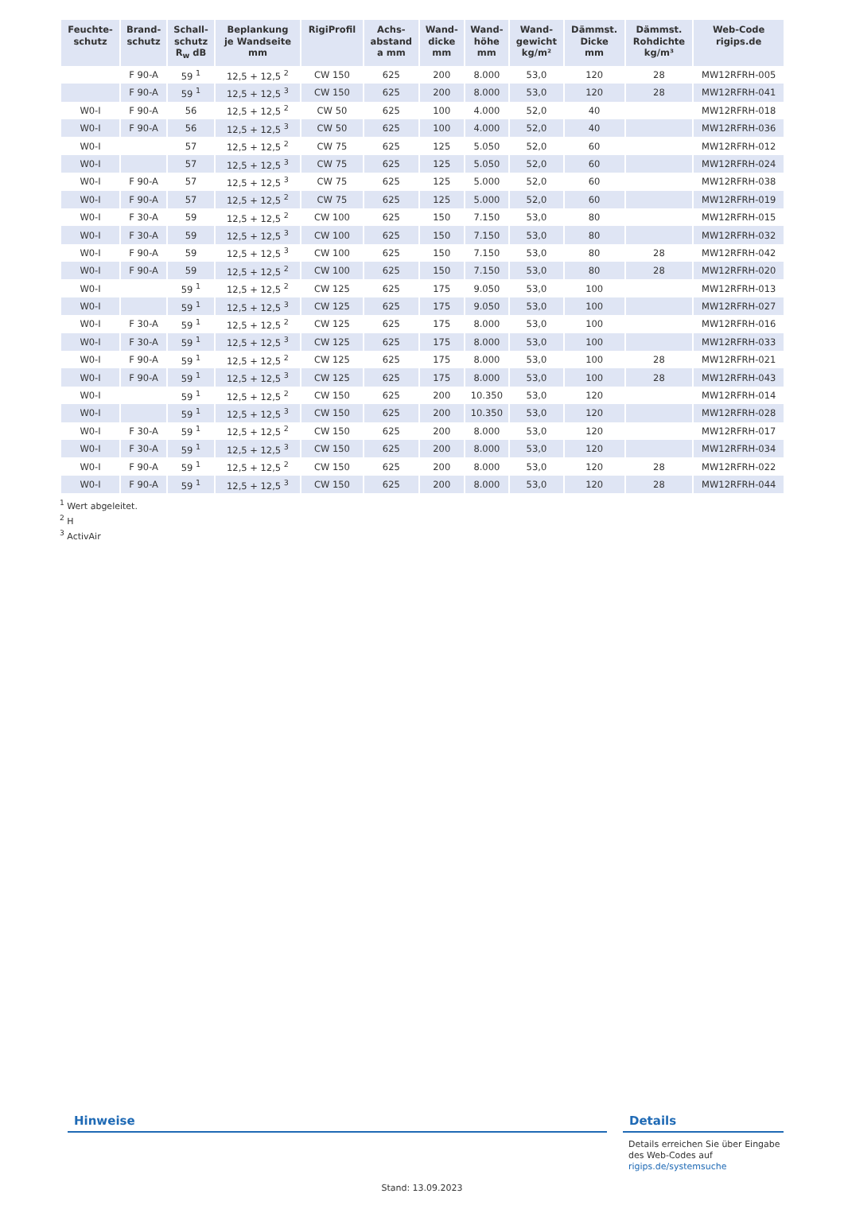| Feuchte- schutz | Brand- schutz | Schall- schutz R<sub>w</sub> dB | Beplankung je Wandseite mm | RigiProfil | Achs- abstand a mm | Wand- dicke mm | Wand- höhe mm | Wand- gewicht kg/m² | Dämmst. Dicke mm | Dämmst. Rohdichte kg/m³ | Web-Code rigips.de |
| --- | --- | --- | --- | --- | --- | --- | --- | --- | --- | --- | --- |
| | F 90-A | 59 <sup>1</sup> | 12,5 + 12,5 <sup>2</sup> | CW 150 | 625 | 200 | 8.000 | 53,0 | 120 | 28 | MW12RFRH-005 |
| | F 90-A | 59 <sup>1</sup> | 12,5 + 12,5 <sup>3</sup> | CW 150 | 625 | 200 | 8.000 | 53,0 | 120 | 28 | MW12RFRH-041 |
| W0-I | F 90-A | 56 | 12,5 + 12,5 <sup>2</sup> | CW 50 | 625 | 100 | 4.000 | 52,0 | 40 | | MW12RFRH-018 |
| W0-I | F 90-A | 56 | 12,5 + 12,5 <sup>3</sup> | CW 50 | 625 | 100 | 4.000 | 52,0 | 40 | | MW12RFRH-036 |
| W0-I | | 57 | 12,5 + 12,5 <sup>2</sup> | CW 75 | 625 | 125 | 5.050 | 52,0 | 60 | | MW12RFRH-012 |
| W0-I | | 57 | 12,5 + 12,5 <sup>3</sup> | CW 75 | 625 | 125 | 5.050 | 52,0 | 60 | | MW12RFRH-024 |
| W0-I | F 90-A | 57 | 12,5 + 12,5 <sup>3</sup> | CW 75 | 625 | 125 | 5.000 | 52,0 | 60 | | MW12RFRH-038 |
| W0-I | F 90-A | 57 | 12,5 + 12,5 <sup>2</sup> | CW 75 | 625 | 125 | 5.000 | 52,0 | 60 | | MW12RFRH-019 |
| W0-I | F 30-A | 59 | 12,5 + 12,5 <sup>2</sup> | CW 100 | 625 | 150 | 7.150 | 53,0 | 80 | | MW12RFRH-015 |
| W0-I | F 30-A | 59 | 12,5 + 12,5 <sup>3</sup> | CW 100 | 625 | 150 | 7.150 | 53,0 | 80 | | MW12RFRH-032 |
| W0-I | F 90-A | 59 | 12,5 + 12,5 <sup>3</sup> | CW 100 | 625 | 150 | 7.150 | 53,0 | 80 | 28 | MW12RFRH-042 |
| W0-I | F 90-A | 59 | 12,5 + 12,5 <sup>2</sup> | CW 100 | 625 | 150 | 7.150 | 53,0 | 80 | 28 | MW12RFRH-020 |
| W0-I | | 59 <sup>1</sup> | 12,5 + 12,5 <sup>2</sup> | CW 125 | 625 | 175 | 9.050 | 53,0 | 100 | | MW12RFRH-013 |
| W0-I | | 59 <sup>1</sup> | 12,5 + 12,5 <sup>3</sup> | CW 125 | 625 | 175 | 9.050 | 53,0 | 100 | | MW12RFRH-027 |
| W0-I | F 30-A | 59 <sup>1</sup> | 12,5 + 12,5 <sup>2</sup> | CW 125 | 625 | 175 | 8.000 | 53,0 | 100 | | MW12RFRH-016 |
| W0-I | F 30-A | 59 <sup>1</sup> | 12,5 + 12,5 <sup>3</sup> | CW 125 | 625 | 175 | 8.000 | 53,0 | 100 | | MW12RFRH-033 |
| W0-I | F 90-A | 59 <sup>1</sup> | 12,5 + 12,5 <sup>2</sup> | CW 125 | 625 | 175 | 8.000 | 53,0 | 100 | 28 | MW12RFRH-021 |
| W0-I | F 90-A | 59 <sup>1</sup> | 12,5 + 12,5 <sup>3</sup> | CW 125 | 625 | 175 | 8.000 | 53,0 | 100 | 28 | MW12RFRH-043 |
| W0-I | | 59 <sup>1</sup> | 12,5 + 12,5 <sup>2</sup> | CW 150 | 625 | 200 | 10.350 | 53,0 | 120 | | MW12RFRH-014 |
| W0-I | | 59 <sup>1</sup> | 12,5 + 12,5 <sup>3</sup> | CW 150 | 625 | 200 | 10.350 | 53,0 | 120 | | MW12RFRH-028 |
| W0-I | F 30-A | 59 <sup>1</sup> | 12,5 + 12,5 <sup>2</sup> | CW 150 | 625 | 200 | 8.000 | 53,0 | 120 | | MW12RFRH-017 |
| W0-I | F 30-A | 59 <sup>1</sup> | 12,5 + 12,5 <sup>3</sup> | CW 150 | 625 | 200 | 8.000 | 53,0 | 120 | | MW12RFRH-034 |
| W0-I | F 90-A | 59 <sup>1</sup> | 12,5 + 12,5 <sup>2</sup> | CW 150 | 625 | 200 | 8.000 | 53,0 | 120 | 28 | MW12RFRH-022 |
| W0-I | F 90-A | 59 <sup>1</sup> | 12,5 + 12,5 <sup>3</sup> | CW 150 | 625 | 200 | 8.000 | 53,0 | 120 | 28 | MW12RFRH-044 |
<sup>1</sup> Wert abgeleitet.
<sup>2</sup> H
<sup>3</sup> ActivAir
Hinweise Details
Details erreichen Sie über Eingabe des Web-Codes auf rigips.de/systemsuche
Stand: 13.09.2023